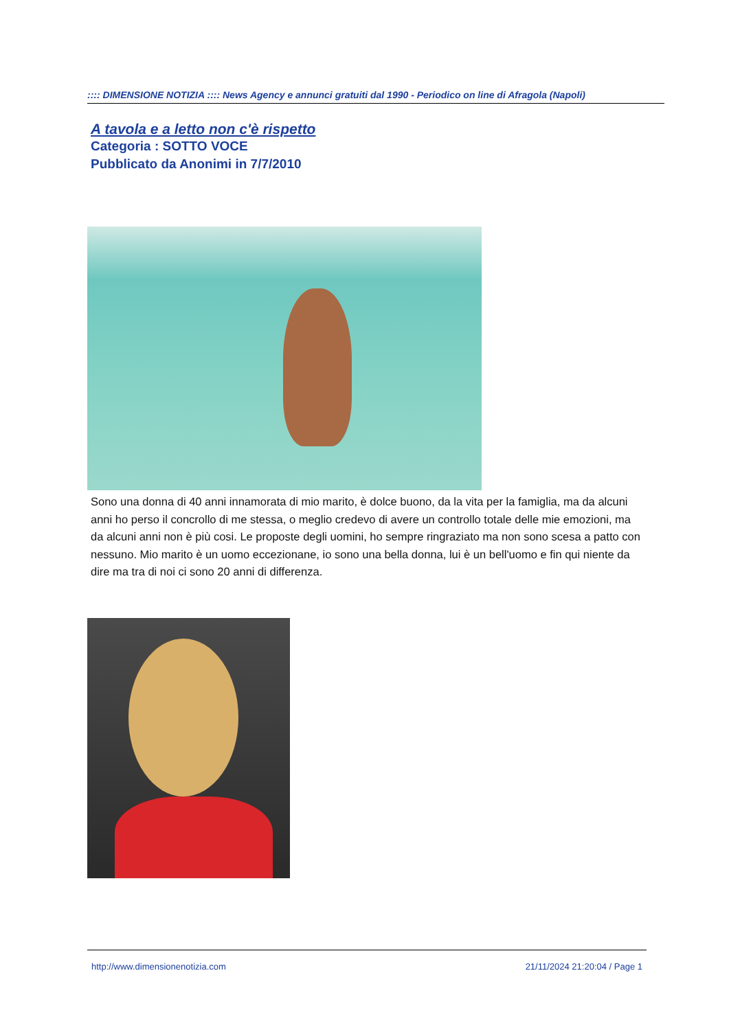:::: DIMENSIONE NOTIZIA :::: News Agency e annunci gratuiti dal 1990 - Periodico on line di Afragola (Napoli)
A tavola e a letto non c'è rispetto
Categoria : SOTTO VOCE
Pubblicato da Anonimi in 7/7/2010
Sono una donna di 40 anni innamorata di mio marito, è dolce buono, da la vita per la famiglia, ma da alcuni anni ho perso il concrollo di me stessa, o meglio credevo di avere un controllo totale delle mie emozioni, ma da alcuni anni non è più cosi. Le proposte degli uomini, ho sempre ringraziato ma non sono scesa a patto con nessuno. Mio marito è un uomo eccezionane, io sono una bella donna, lui è un bell'uomo e fin qui niente da dire ma tra di noi ci sono 20 anni di differenza.
http://www.dimensionenotizia.com 21/11/2024 21:20:04 / Page 1